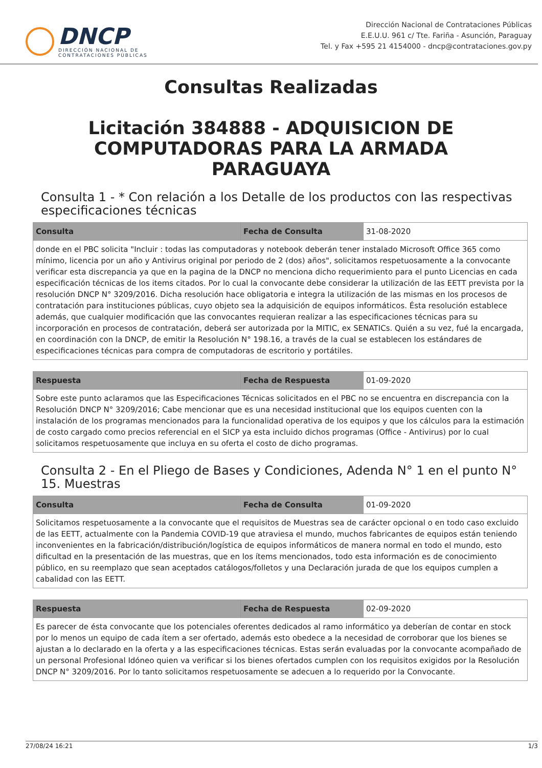DNCP
DIRECCIÓN NACIONAL DE
CONTRATACIONES PÚBLICAS
Dirección Nacional de Contrataciones Públicas
E.E.U.U. 961 c/ Tte. Fariña - Asunción, Paraguay
Tel. y Fax +595 21 4154000 - dncp@contrataciones.gov.py
Consultas Realizadas
Licitación 384888 - ADQUISICION DE COMPUTADORAS PARA LA ARMADA PARAGUAYA
Consulta 1 - * Con relación a los Detalle de los productos con las respectivas especificaciones técnicas
| Consulta | Fecha de Consulta | 31-08-2020 |
| donde en el PBC solicita "Incluir : todas las computadoras y notebook deberán tener instalado Microsoft Office 365 como mínimo, licencia por un año y Antivirus original por periodo de 2 (dos) años", solicitamos respetuosamente a la convocante verificar esta discrepancia ya que en la pagina de la DNCP no menciona dicho requerimiento para el punto Licencias en cada especificación técnicas de los items citados. Por lo cual la convocante debe considerar la utilización de las EETT prevista por la resolución DNCP N° 3209/2016. Dicha resolución hace obligatoria e integra la utilización de las mismas en los procesos de contratación para instituciones públicas, cuyo objeto sea la adquisición de equipos informáticos. Ésta resolución establece además, que cualquier modificación que las convocantes requieran realizar a las especificaciones técnicas para su incorporación en procesos de contratación, deberá ser autorizada por la MITIC, ex SENATICs. Quién a su vez, fué la encargada, en coordinación con la DNCP, de emitir la Resolución N° 198.16, a través de la cual se establecen los estándares de especificaciones técnicas para compra de computadoras de escritorio y portátiles. | | |
| Respuesta | Fecha de Respuesta | 01-09-2020 |
| Sobre este punto aclaramos que las Especificaciones Técnicas solicitados en el PBC no se encuentra en discrepancia con la Resolución DNCP N° 3209/2016; Cabe mencionar que es una necesidad institucional que los equipos cuenten con la instalación de los programas mencionados para la funcionalidad operativa de los equipos y que los cálculos para la estimación de costo cargado como precios referencial en el SICP ya esta incluido dichos programas (Office - Antivirus) por lo cual solicitamos respetuosamente que incluya en su oferta el costo de dicho programas. | | |
Consulta 2 - En el Pliego de Bases y Condiciones, Adenda N° 1 en el punto N° 15. Muestras
| Consulta | Fecha de Consulta | 01-09-2020 |
| Solicitamos respetuosamente a la convocante que el requisitos de Muestras sea de carácter opcional o en todo caso excluido de las EETT, actualmente con la Pandemia COVID-19 que atraviesa el mundo, muchos fabricantes de equipos están teniendo inconvenientes en la fabricación/distribución/logística de equipos informáticos de manera normal en todo el mundo, esto dificultad en la presentación de las muestras, que en los ítems mencionados, todo esta información es de conocimiento público, en su reemplazo que sean aceptados catálogos/folletos y una Declaración jurada de que los equipos cumplen a cabalidad con las EETT. | | |
| Respuesta | Fecha de Respuesta | 02-09-2020 |
| Es parecer de ésta convocante que los potenciales oferentes dedicados al ramo informático ya deberían de contar en stock por lo menos un equipo de cada ítem a ser ofertado, además esto obedece a la necesidad de corroborar que los bienes se ajustan a lo declarado en la oferta y a las especificaciones técnicas. Estas serán evaluadas por la convocante acompañado de un personal Profesional Idóneo quien va verificar si los bienes ofertados cumplen con los requisitos exigidos por la Resolución DNCP N° 3209/2016. Por lo tanto solicitamos respetuosamente se adecuen a lo requerido por la Convocante. | | |
27/08/24 16:21 1/3